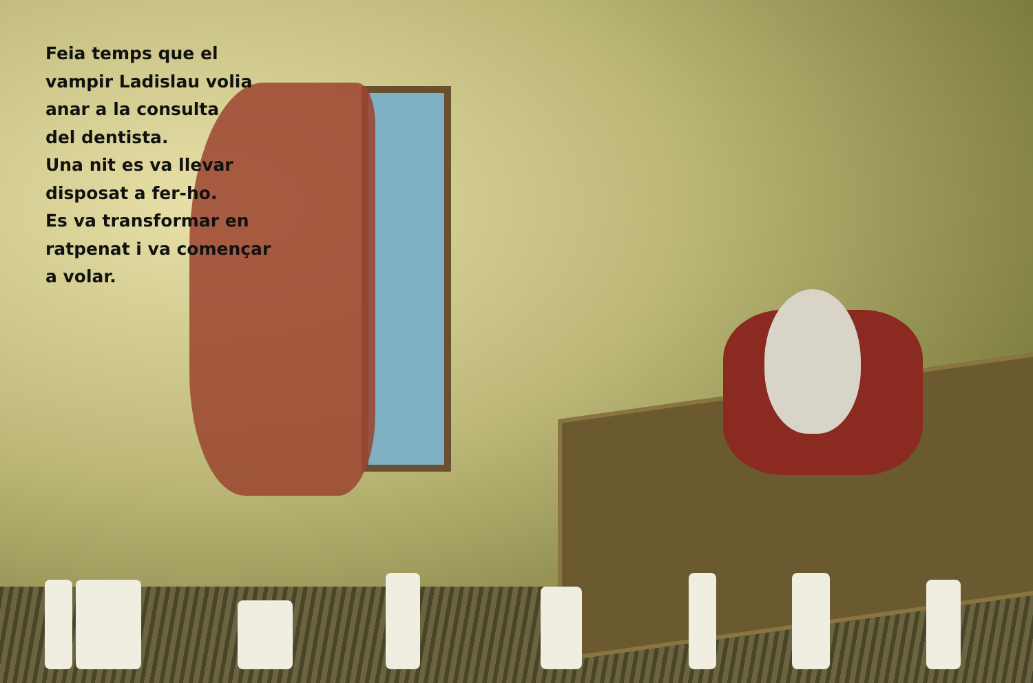Feia temps que el
vampir Ladislau volia
anar a la consulta
del dentista.
Una nit es va llevar
disposat a fer-ho.
Es va transformar en
ratpenat i va començar
a volar.